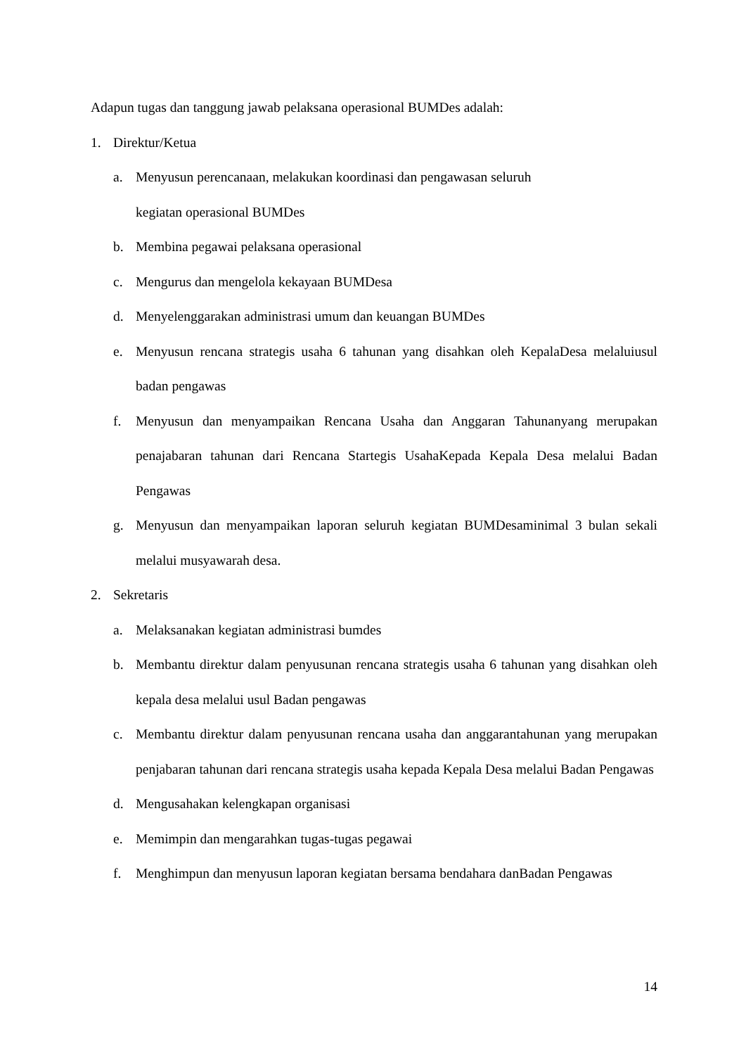Adapun tugas dan tanggung jawab pelaksana operasional BUMDes adalah:
1. Direktur/Ketua
a. Menyusun perencanaan, melakukan koordinasi dan pengawasan seluruh
kegiatan operasional BUMDes
b. Membina pegawai pelaksana operasional
c. Mengurus dan mengelola kekayaan BUMDesa
d. Menyelenggarakan administrasi umum dan keuangan BUMDes
e. Menyusun rencana strategis usaha 6 tahunan yang disahkan oleh KepalaDesa melaluiusul badan pengawas
f. Menyusun dan menyampaikan Rencana Usaha dan Anggaran Tahunanyang merupakan penajabaran tahunan dari Rencana Startegis UsahaKepada Kepala Desa melalui Badan Pengawas
g. Menyusun dan menyampaikan laporan seluruh kegiatan BUMDesaminimal 3 bulan sekali melalui musyawarah desa.
2. Sekretaris
a. Melaksanakan kegiatan administrasi bumdes
b. Membantu direktur dalam penyusunan rencana strategis usaha 6 tahunan yang disahkan oleh kepala desa melalui usul Badan pengawas
c. Membantu direktur dalam penyusunan rencana usaha dan anggarantahunan yang merupakan penjabaran tahunan dari rencana strategis usaha kepada Kepala Desa melalui Badan Pengawas
d. Mengusahakan kelengkapan organisasi
e. Memimpin dan mengarahkan tugas-tugas pegawai
f. Menghimpun dan menyusun laporan kegiatan bersama bendahara danBadan Pengawas
14